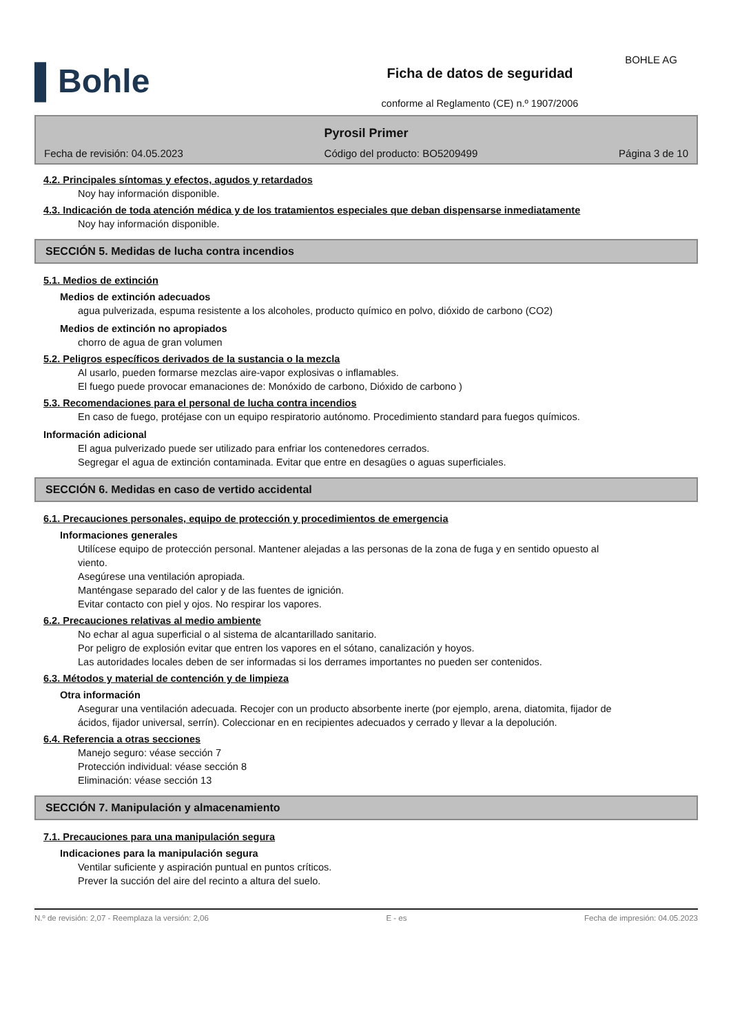BOHLE AG
▌Bohle
Ficha de datos de seguridad
conforme al Reglamento (CE) n.º 1907/2006
Pyrosil Primer
Fecha de revisión: 04.05.2023 Código del producto: BO5209499 Página 3 de 10
4.2. Principales síntomas y efectos, agudos y retardados
Noy hay información disponible.
4.3. Indicación de toda atención médica y de los tratamientos especiales que deban dispensarse inmediatamente
Noy hay información disponible.
SECCIÓN 5. Medidas de lucha contra incendios
5.1. Medios de extinción
Medios de extinción adecuados
agua pulverizada, espuma resistente a los alcoholes, producto químico en polvo, dióxido de carbono (CO2)
Medios de extinción no apropiados
chorro de agua de gran volumen
5.2. Peligros específicos derivados de la sustancia o la mezcla
Al usarlo, pueden formarse mezclas aire-vapor explosivas o inflamables.
El fuego puede provocar emanaciones de: Monóxido de carbono, Dióxido de carbono )
5.3. Recomendaciones para el personal de lucha contra incendios
En caso de fuego, protéjase con un equipo respiratorio autónomo. Procedimiento standard para fuegos químicos.
Información adicional
El agua pulverizado puede ser utilizado para enfriar los contenedores cerrados.
Segregar el agua de extinción contaminada. Evitar que entre en desagües o aguas superficiales.
SECCIÓN 6. Medidas en caso de vertido accidental
6.1. Precauciones personales, equipo de protección y procedimientos de emergencia
Informaciones generales
Utilícese equipo de protección personal. Mantener alejadas a las personas de la zona de fuga y en sentido opuesto al viento.
Asegúrese una ventilación apropiada.
Manténgase separado del calor y de las fuentes de ignición.
Evitar contacto con piel y ojos. No respirar los vapores.
6.2. Precauciones relativas al medio ambiente
No echar al agua superficial o al sistema de alcantarillado sanitario.
Por peligro de explosión evitar que entren los vapores en el sótano, canalización y hoyos.
Las autoridades locales deben de ser informadas si los derrames importantes no pueden ser contenidos.
6.3. Métodos y material de contención y de limpieza
Otra información
Asegurar una ventilación adecuada. Recojer con un producto absorbente inerte (por ejemplo, arena, diatomita, fijador de ácidos, fijador universal, serrín). Coleccionar en en recipientes adecuados y cerrado y llevar a la depolución.
6.4. Referencia a otras secciones
Manejo seguro: véase sección 7
Protección individual: véase sección 8
Eliminación: véase sección 13
SECCIÓN 7. Manipulación y almacenamiento
7.1. Precauciones para una manipulación segura
Indicaciones para la manipulación segura
Ventilar suficiente y aspiración puntual en puntos críticos.
Prever la succión del aire del recinto a altura del suelo.
N.º de revisión: 2,07 - Reemplaza la versión: 2,06 E - es Fecha de impresión: 04.05.2023